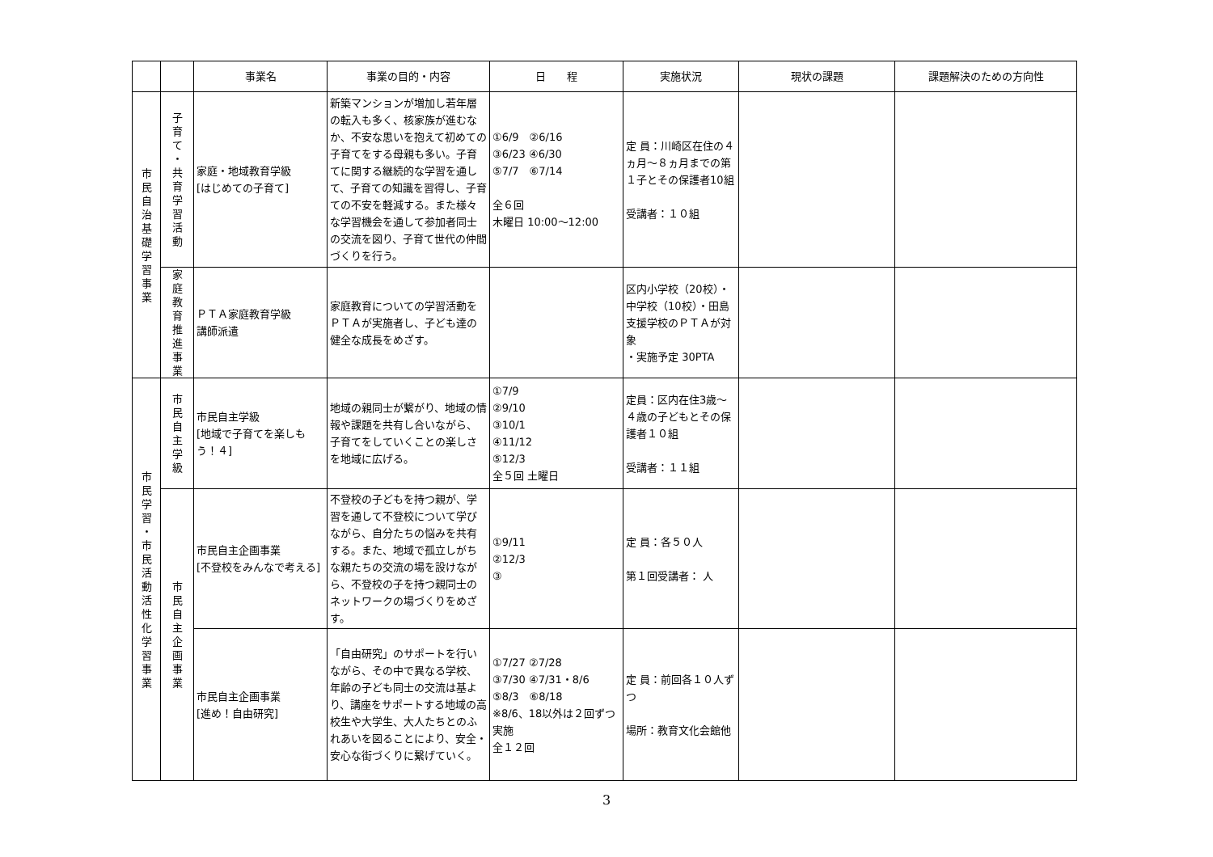| | | 事業名 | 事業の目的・内容 | 日 程 | 実施状況 | 現状の課題 | 課題解決のための方向性 |
| --- | --- | --- | --- | --- | --- | --- | --- |
| 市 民 自 治 基 礎 学 習 事 業 | 子 育 て ・ 共 育 学 習 活 動 | 家庭・地域教育学級 [はじめての子育て] | 新築マンションが増加し若年層の転入も多く、核家族が進むなか、不安な思いを抱えて初めての子育てをする母親も多い。子育てに関する継続的な学習を通して、子育ての知識を習得し、子育ての不安を軽減する。また様々な学習機会を通して参加者同士の交流を図り、子育て世代の仲間づくりを行う。 | ①6/9 ②6/16 ③6/23 ④6/30 ⑤7/7 ⑥7/14 全６回 木曜日 10:00～12:00 | 定 員：川崎区在住の４ヵ月～８ヵ月までの第１子とその保護者10組 受講者：１０組 | | |
| | 家 庭 教 育 推 進 事 業 | ＰＴＡ家庭教育学級 講師派遣 | 家庭教育についての学習活動をＰＴＡが実施者し、子ども達の健全な成長をめざす。 | | 区内小学校（20校）・中学校（10校）・田島支援学校のＰＴＡが対象 ・実施予定 30PTA | | |
| 市 民 学 習 ・ 市 民 活 動 活 性 化 学 習 事 業 | 市 民 自 主 学 級 | 市民自主学級 [地域で子育てを楽しもう！４] | 地域の親同士が繋がり、地域の情報や課題を共有し合いながら、子育てをしていくことの楽しさを地域に広げる。 | ①7/9 ②9/10 ③10/1 ④11/12 ⑤12/3 全５回 土曜日 | 定員：区内在住3歳～４歳の子どもとその保護者１０組 受講者：１１組 | | |
| | 市 民 自 主 企 画 事 業 | 市民自主企画事業 [不登校をみんなで考える] | 不登校の子どもを持つ親が、学習を通して不登校について学びながら、自分たちの悩みを共有する。また、地域で孤立しがちな親たちの交流の場を設けながら、不登校の子を持つ親同士のネットワークの場づくりをめざす。 | ①9/11 ②12/3 ③ | 定 員：各５０人 第１回受講者： 人 | | |
| | | 市民自主企画事業 [進め！自由研究] | 「自由研究」のサポートを行いながら、その中で異なる学校、年齢の子ども同士の交流は基より、講座をサポートする地域の高校生や大学生、大人たちとのふれあいを図ることにより、安全・安心な街づくりに繋げていく。 | ①7/27 ②7/28 ③7/30 ④7/31・8/6 ⑤8/3 ⑥8/18 ※8/6、18以外は２回ずつ実施 全１２回 | 定 員：前回各１０人ずつ 場所：教育文化会館他 | | |
3